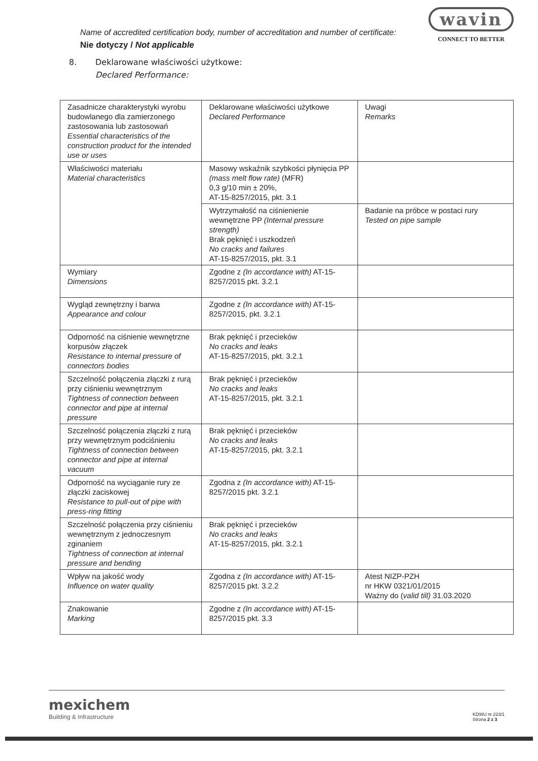wavin
CONNECT TO BETTER
Name of accredited certification body, number of accreditation and number of certificate:
Nie dotyczy / Not applicable
8. Deklarowane właściwości użytkowe:
Declared Performance:
| Zasadnicze charakterystyki wyrobu budowlanego dla zamierzonego zastosowania lub zastosowań Essential characteristics of the construction product for the intended use or uses | Deklarowane właściwości użytkowe Declared Performance | Uwagi Remarks |
| Właściwości materiału Material characteristics | Masowy wskaźnik szybkości płynięcia PP (mass melt flow rate) (MFR) 0,3 g/10 min ± 20%, AT-15-8257/2015, pkt. 3.1 | |
| | Wytrzymałość na ciśnienienie wewnętrzne PP (Internal pressure strength) Brak pęknięć i uszkodzeń No cracks and failures AT-15-8257/2015, pkt. 3.1 | Badanie na próbce w postaci rury Tested on pipe sample |
| Wymiary Dimensions | Zgodne z (In accordance with) AT-15-8257/2015 pkt. 3.2.1 | |
| Wygląd zewnętrzny i barwa Appearance and colour | Zgodne z (In accordance with) AT-15-8257/2015, pkt. 3.2.1 | |
| Odporność na ciśnienie wewnętrzne korpusów złączek Resistance to internal pressure of connectors bodies | Brak pęknięć i przecieków No cracks and leaks AT-15-8257/2015, pkt. 3.2.1 | |
| Szczelność połączenia złączki z rurą przy ciśnieniu wewnętrznym Tightness of connection between connector and pipe at internal pressure | Brak pęknięć i przecieków No cracks and leaks AT-15-8257/2015, pkt. 3.2.1 | |
| Szczelność połączenia złączki z rurą przy wewnętrznym podciśnieniu Tightness of connection between connector and pipe at internal vacuum | Brak pęknięć i przecieków No cracks and leaks AT-15-8257/2015, pkt. 3.2.1 | |
| Odporność na wyciąganie rury ze złączki zaciskowej Resistance to pull-out of pipe with press-ring fitting | Zgodna z (In accordance with) AT-15-8257/2015 pkt. 3.2.1 | |
| Szczelność połączenia przy ciśnieniu wewnętrznym z jednoczesnym zginaniem Tightness of connection at internal pressure and bending | Brak pęknięć i przecieków No cracks and leaks AT-15-8257/2015, pkt. 3.2.1 | |
| Wpływ na jakość wody Influence on water quality | Zgodna z (In accordance with) AT-15-8257/2015 pkt. 3.2.2 | Atest NIZP-PZH nr HKW 0321/01/2015 Ważny do ( valid till) 31.03.2020 |
| Znakowanie Marking | Zgodne z (In accordance with) AT-15-8257/2015 pkt. 3.3 | |
mexichem
Building & Infrastructure
KDWU nr 223/1
Strona 2 z 3